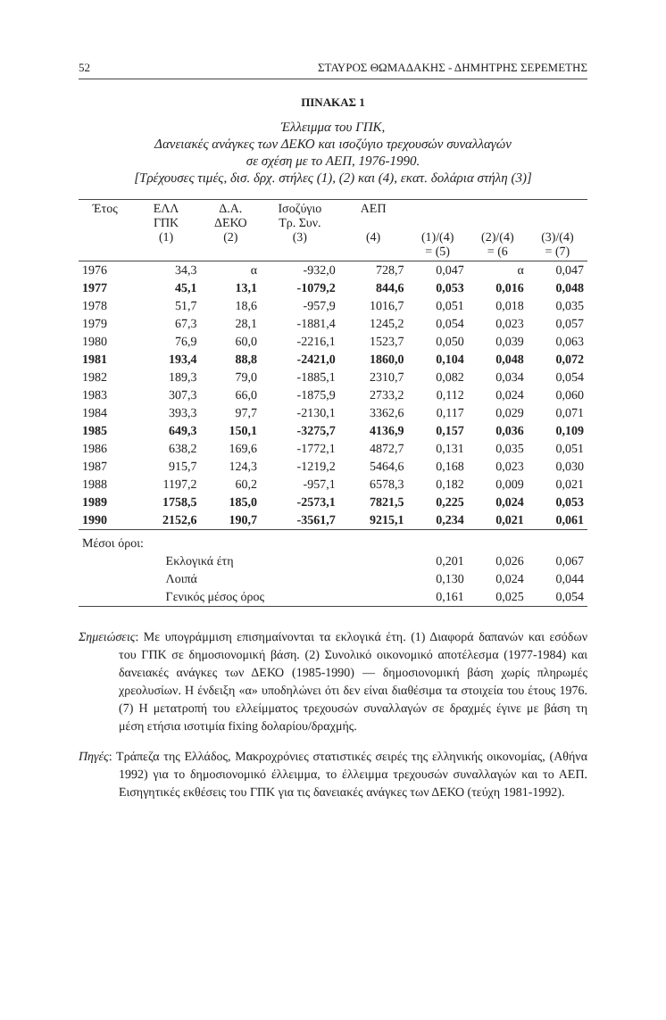52 ΣΤΑΥΡΟΣ ΘΩΜΑΔΑΚΗΣ - ΔΗΜΗΤΡΗΣ ΣΕΡΕΜΕΤΗΣ
ΠΙΝΑΚΑΣ 1
Έλλειμμα του ΓΠΚ,
Δανειακές ανάγκες των ΔΕΚΟ και ισοζύγιο τρεχουσών συναλλαγών
σε σχέση με το ΑΕΠ, 1976-1990.
[Τρέχουσες τιμές, δισ. δρχ. στήλες (1), (2) και (4), εκατ. δολάρια στήλη (3)]
| Έτος | ΕΛΛ ΓΠΚ (1) | Δ.Α. ΔΕΚΟ (2) | Ισοζύγιο Τρ. Συν. (3) | ΑΕΠ (4) | (1)/(4) = (5) | (2)/(4) = (6 | (3)/(4) = (7) |
| --- | --- | --- | --- | --- | --- | --- | --- |
| 1976 | 34,3 | α | -932,0 | 728,7 | 0,047 | α | 0,047 |
| 1977 | 45,1 | 13,1 | -1079,2 | 844,6 | 0,053 | 0,016 | 0,048 |
| 1978 | 51,7 | 18,6 | -957,9 | 1016,7 | 0,051 | 0,018 | 0,035 |
| 1979 | 67,3 | 28,1 | -1881,4 | 1245,2 | 0,054 | 0,023 | 0,057 |
| 1980 | 76,9 | 60,0 | -2216,1 | 1523,7 | 0,050 | 0,039 | 0,063 |
| 1981 | 193,4 | 88,8 | -2421,0 | 1860,0 | 0,104 | 0,048 | 0,072 |
| 1982 | 189,3 | 79,0 | -1885,1 | 2310,7 | 0,082 | 0,034 | 0,054 |
| 1983 | 307,3 | 66,0 | -1875,9 | 2733,2 | 0,112 | 0,024 | 0,060 |
| 1984 | 393,3 | 97,7 | -2130,1 | 3362,6 | 0,117 | 0,029 | 0,071 |
| 1985 | 649,3 | 150,1 | -3275,7 | 4136,9 | 0,157 | 0,036 | 0,109 |
| 1986 | 638,2 | 169,6 | -1772,1 | 4872,7 | 0,131 | 0,035 | 0,051 |
| 1987 | 915,7 | 124,3 | -1219,2 | 5464,6 | 0,168 | 0,023 | 0,030 |
| 1988 | 1197,2 | 60,2 | -957,1 | 6578,3 | 0,182 | 0,009 | 0,021 |
| 1989 | 1758,5 | 185,0 | -2573,1 | 7821,5 | 0,225 | 0,024 | 0,053 |
| 1990 | 2152,6 | 190,7 | -3561,7 | 9215,1 | 0,234 | 0,021 | 0,061 |
| Μέσοι όροι: | | | | | | | |
| | Εκλογικά έτη | | | | 0,201 | 0,026 | 0,067 |
| | Λοιπά | | | | 0,130 | 0,024 | 0,044 |
| | Γενικός μέσος όρος | | | | 0,161 | 0,025 | 0,054 |
Σημειώσεις: Με υπογράμμιση επισημαίνονται τα εκλογικά έτη. (1) Διαφορά δαπανών και εσόδων του ΓΠΚ σε δημοσιονομική βάση. (2) Συνολικό οικονομικό αποτέλεσμα (1977-1984) και δανειακές ανάγκες των ΔΕΚΟ (1985-1990) — δημοσιονομική βάση χωρίς πληρωμές χρεολυσίων. Η ένδειξη «α» υποδηλώνει ότι δεν είναι διαθέσιμα τα στοιχεία του έτους 1976. (7) Η μετατροπή του ελλείμματος τρεχουσών συναλλαγών σε δραχμές έγινε με βάση τη μέση ετήσια ισοτιμία fixing δολαρίου/δραχμής.
Πηγές: Τράπεζα της Ελλάδος, Μακροχρόνιες στατιστικές σειρές της ελληνικής οικονομίας, (Αθήνα 1992) για το δημοσιονομικό έλλειμμα, το έλλειμμα τρεχουσών συναλλαγών και το ΑΕΠ. Εισηγητικές εκθέσεις του ΓΠΚ για τις δανειακές ανάγκες των ΔΕΚΟ (τεύχη 1981-1992).